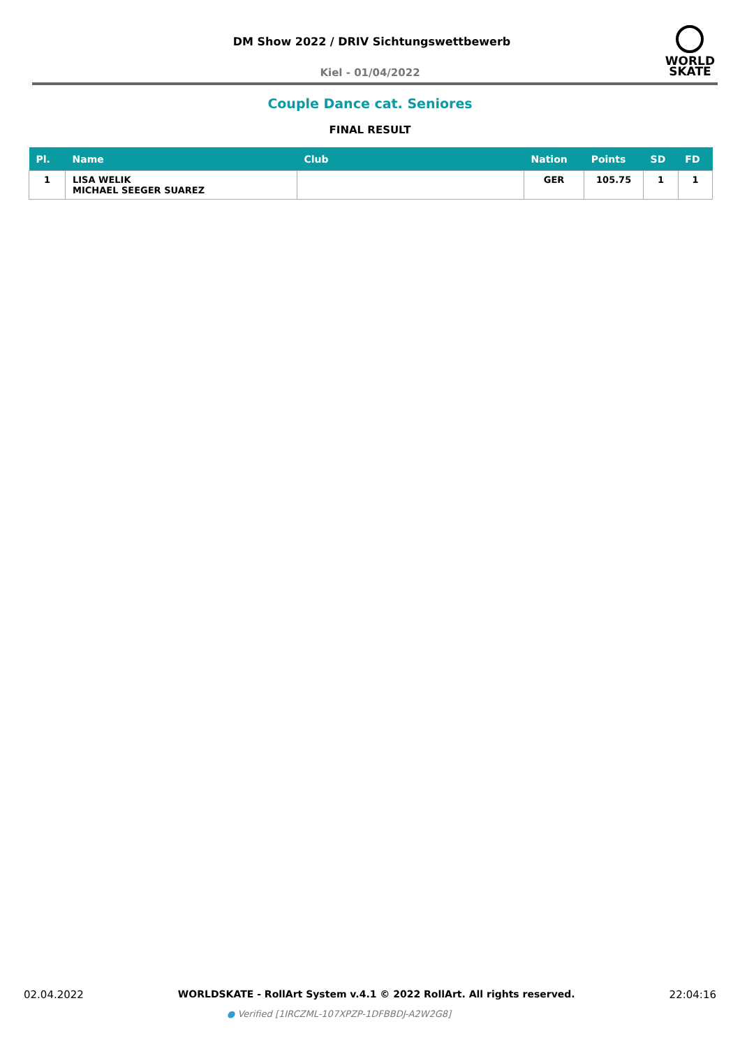DM Show 2022 / DRIV Sichtungswettbewerb
Kiel - 01/04/2022
WORLD
SKATE
Couple Dance cat. Seniores
FINAL RESULT
| Pl. | Name | Club | Nation | Points | SD | FD |
| --- | --- | --- | --- | --- | --- | --- |
| 1 | LISA WELIK MICHAEL SEEGER SUAREZ | | GER | 105.75 | 1 | 1 |
02.04.2022 WORLDSKATE - RollArt System v.4.1 © 2022 RollArt. All rights reserved. 22:04:16
● Verified [1IRCZML-107XPZP-1DFBBDJ-A2W2G8]